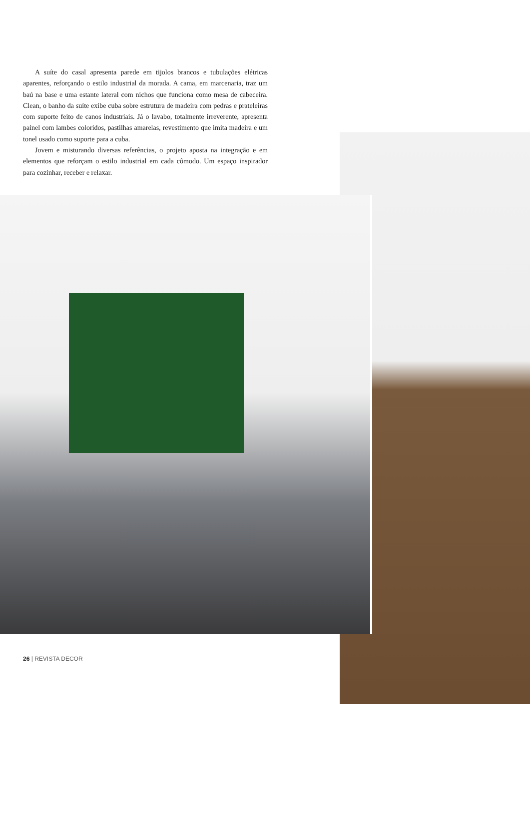A suíte do casal apresenta parede em tijolos brancos e tubulações elétricas aparentes, reforçando o estilo industrial da morada. A cama, em marcenaria, traz um baú na base e uma estante lateral com nichos que funciona como mesa de cabeceira. Clean, o banho da suíte exibe cuba sobre estrutura de madeira com pedras e prateleiras com suporte feito de canos industriais. Já o lavabo, totalmente irreverente, apresenta painel com lambes coloridos, pastilhas amarelas, revestimento que imita madeira e um tonel usado como suporte para a cuba.
Jovem e misturando diversas referências, o projeto aposta na integração e em elementos que reforçam o estilo industrial em cada cômodo. Um espaço inspirador para cozinhar, receber e relaxar.
26 | REVISTA DECOR